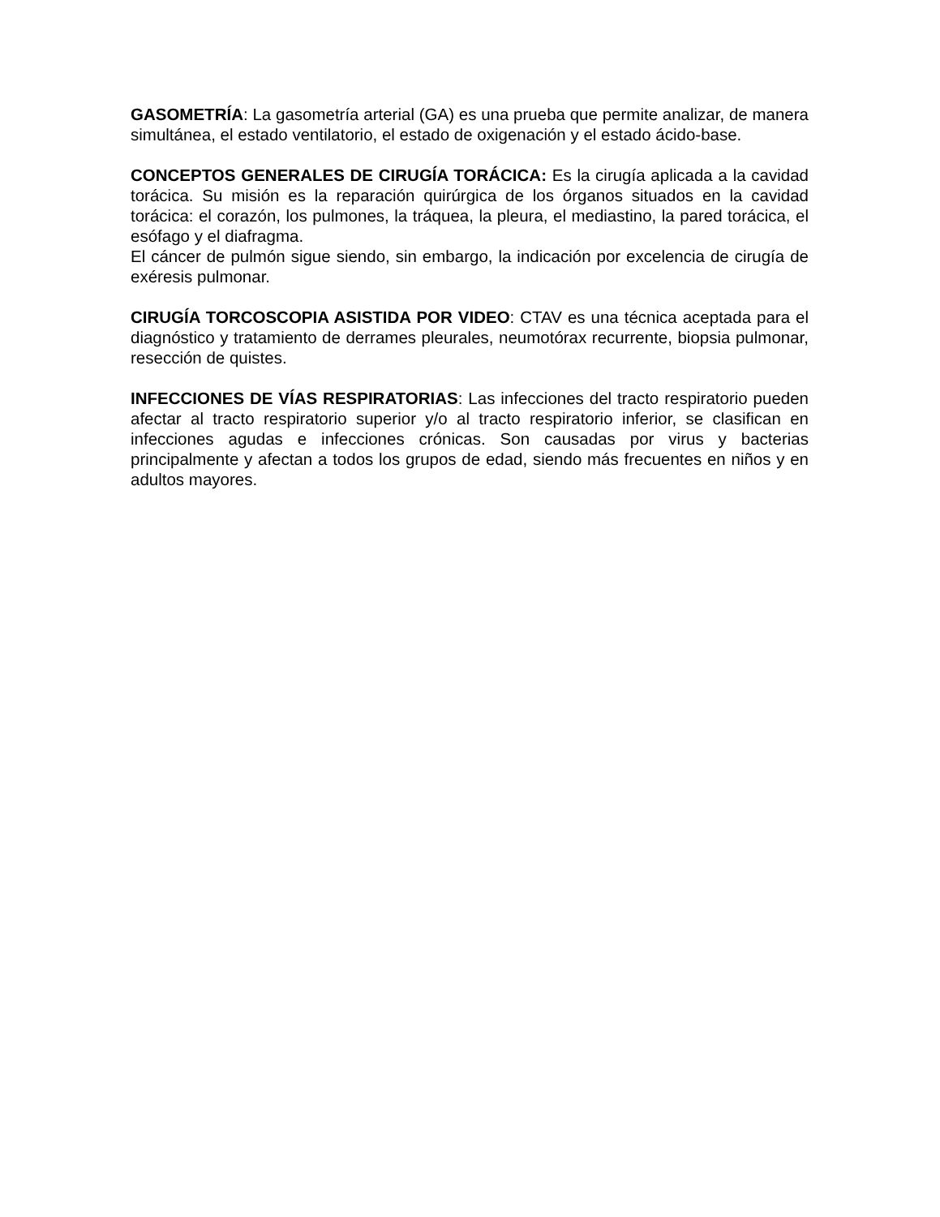GASOMETRÍA: La gasometría arterial (GA) es una prueba que permite analizar, de manera simultánea, el estado ventilatorio, el estado de oxigenación y el estado ácido-base.
CONCEPTOS GENERALES DE CIRUGÍA TORÁCICA: Es la cirugía aplicada a la cavidad torácica. Su misión es la reparación quirúrgica de los órganos situados en la cavidad torácica: el corazón, los pulmones, la tráquea, la pleura, el mediastino, la pared torácica, el esófago y el diafragma.
El cáncer de pulmón sigue siendo, sin embargo, la indicación por excelencia de cirugía de exéresis pulmonar.
CIRUGÍA TORCOSCOPIA ASISTIDA POR VIDEO: CTAV es una técnica aceptada para el diagnóstico y tratamiento de derrames pleurales, neumotórax recurrente, biopsia pulmonar, resección de quistes.
INFECCIONES DE VÍAS RESPIRATORIAS: Las infecciones del tracto respiratorio pueden afectar al tracto respiratorio superior y/o al tracto respiratorio inferior, se clasifican en infecciones agudas e infecciones crónicas. Son causadas por virus y bacterias principalmente y afectan a todos los grupos de edad, siendo más frecuentes en niños y en adultos mayores.